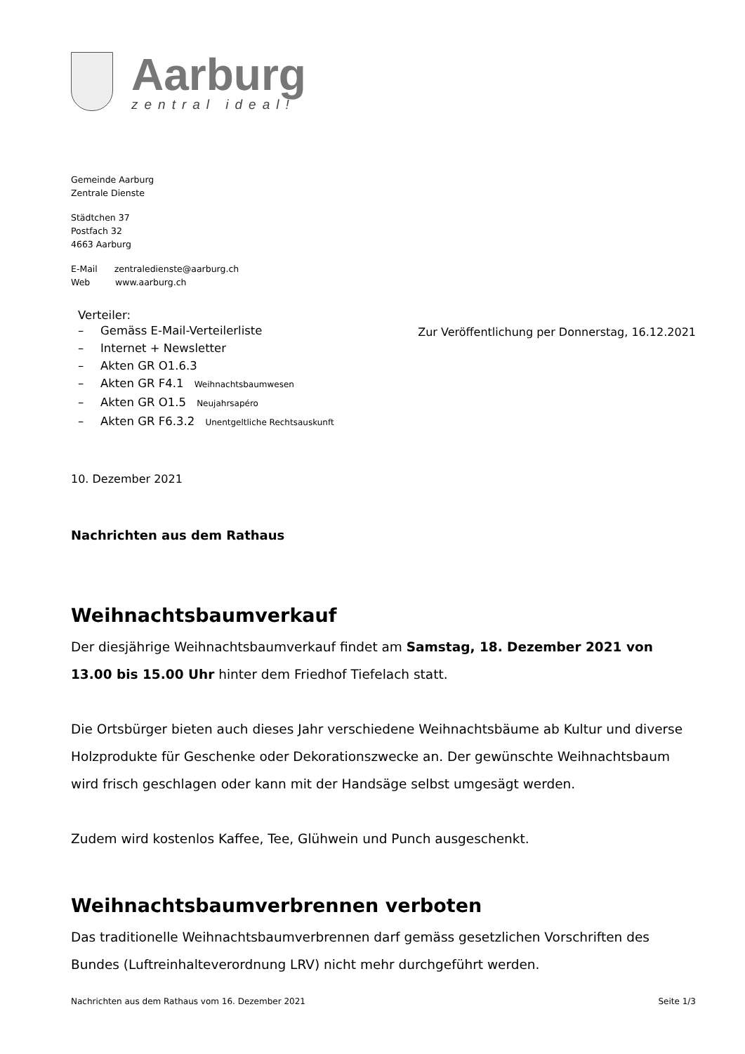Aarburg
zentral ideal!
Gemeinde Aarburg
Zentrale Dienste
Städtchen 37
Postfach 32
4663 Aarburg
E-Mail zentraledienste@aarburg.ch
Web www.aarburg.ch
Verteiler:
– Gemäss E-Mail-Verteilerliste
– Internet + Newsletter
– Akten GR O1.6.3
– Akten GR F4.1 Weihnachtsbaumwesen
– Akten GR O1.5 Neujahrsapéro
– Akten GR F6.3.2 Unentgeltliche Rechtsauskunft
Zur Veröffentlichung per Donnerstag, 16.12.2021
10. Dezember 2021
Nachrichten aus dem Rathaus
Weihnachtsbaumverkauf
Der diesjährige Weihnachtsbaumverkauf findet am Samstag, 18. Dezember 2021 von 13.00 bis 15.00 Uhr hinter dem Friedhof Tiefelach statt.
Die Ortsbürger bieten auch dieses Jahr verschiedene Weihnachtsbäume ab Kultur und diverse Holzprodukte für Geschenke oder Dekorationszwecke an. Der gewünschte Weihnachtsbaum wird frisch geschlagen oder kann mit der Handsäge selbst umgesägt werden.
Zudem wird kostenlos Kaffee, Tee, Glühwein und Punch ausgeschenkt.
Weihnachtsbaumverbrennen verboten
Das traditionelle Weihnachtsbaumverbrennen darf gemäss gesetzlichen Vorschriften des Bundes (Luftreinhalteverordnung LRV) nicht mehr durchgeführt werden.
Nachrichten aus dem Rathaus vom 16. Dezember 2021 Seite 1/3